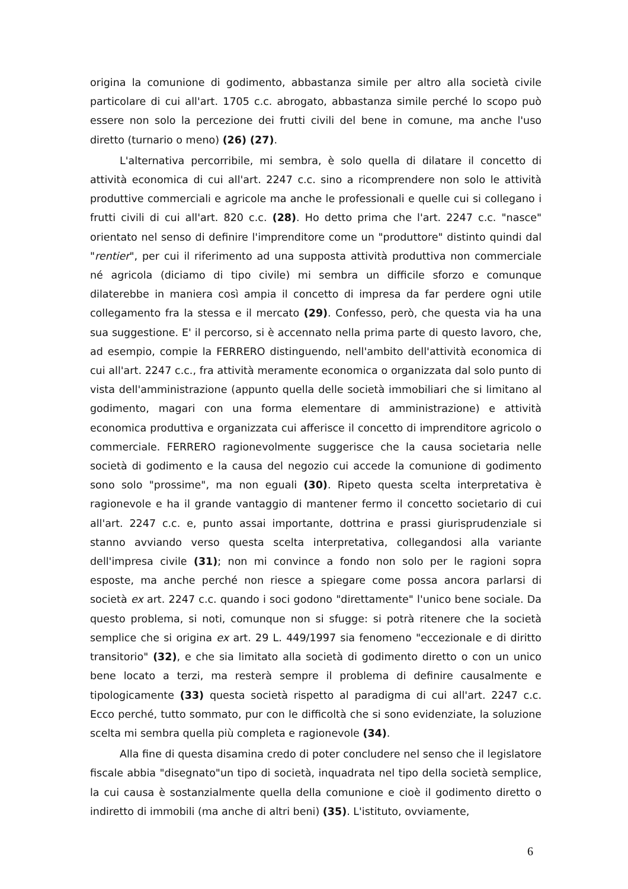origina la comunione di godimento, abbastanza simile per altro alla società civile particolare di cui all'art. 1705 c.c. abrogato, abbastanza simile perché lo scopo può essere non solo la percezione dei frutti civili del bene in comune, ma anche l'uso diretto (turnario o meno) (26) (27).
L'alternativa percorribile, mi sembra, è solo quella di dilatare il concetto di attività economica di cui all'art. 2247 c.c. sino a ricomprendere non solo le attività produttive commerciali e agricole ma anche le professionali e quelle cui si collegano i frutti civili di cui all'art. 820 c.c. (28). Ho detto prima che l'art. 2247 c.c. "nasce" orientato nel senso di definire l'imprenditore come un "produttore" distinto quindi dal "rentier", per cui il riferimento ad una supposta attività produttiva non commerciale né agricola (diciamo di tipo civile) mi sembra un difficile sforzo e comunque dilaterebbe in maniera così ampia il concetto di impresa da far perdere ogni utile collegamento fra la stessa e il mercato (29). Confesso, però, che questa via ha una sua suggestione. E' il percorso, si è accennato nella prima parte di questo lavoro, che, ad esempio, compie la FERRERO distinguendo, nell'ambito dell'attività economica di cui all'art. 2247 c.c., fra attività meramente economica o organizzata dal solo punto di vista dell'amministrazione (appunto quella delle società immobiliari che si limitano al godimento, magari con una forma elementare di amministrazione) e attività economica produttiva e organizzata cui afferisce il concetto di imprenditore agricolo o commerciale. FERRERO ragionevolmente suggerisce che la causa societaria nelle società di godimento e la causa del negozio cui accede la comunione di godimento sono solo "prossime", ma non eguali (30). Ripeto questa scelta interpretativa è ragionevole e ha il grande vantaggio di mantener fermo il concetto societario di cui all'art. 2247 c.c. e, punto assai importante, dottrina e prassi giurisprudenziale si stanno avviando verso questa scelta interpretativa, collegandosi alla variante dell'impresa civile (31); non mi convince a fondo non solo per le ragioni sopra esposte, ma anche perché non riesce a spiegare come possa ancora parlarsi di società ex art. 2247 c.c. quando i soci godono "direttamente" l'unico bene sociale. Da questo problema, si noti, comunque non si sfugge: si potrà ritenere che la società semplice che si origina ex art. 29 L. 449/1997 sia fenomeno "eccezionale e di diritto transitorio" (32), e che sia limitato alla società di godimento diretto o con un unico bene locato a terzi, ma resterà sempre il problema di definire causalmente e tipologicamente (33) questa società rispetto al paradigma di cui all'art. 2247 c.c. Ecco perché, tutto sommato, pur con le difficoltà che si sono evidenziate, la soluzione scelta mi sembra quella più completa e ragionevole (34).
Alla fine di questa disamina credo di poter concludere nel senso che il legislatore fiscale abbia "disegnato"un tipo di società, inquadrata nel tipo della società semplice, la cui causa è sostanzialmente quella della comunione e cioè il godimento diretto o indiretto di immobili (ma anche di altri beni) (35). L'istituto, ovviamente,
6